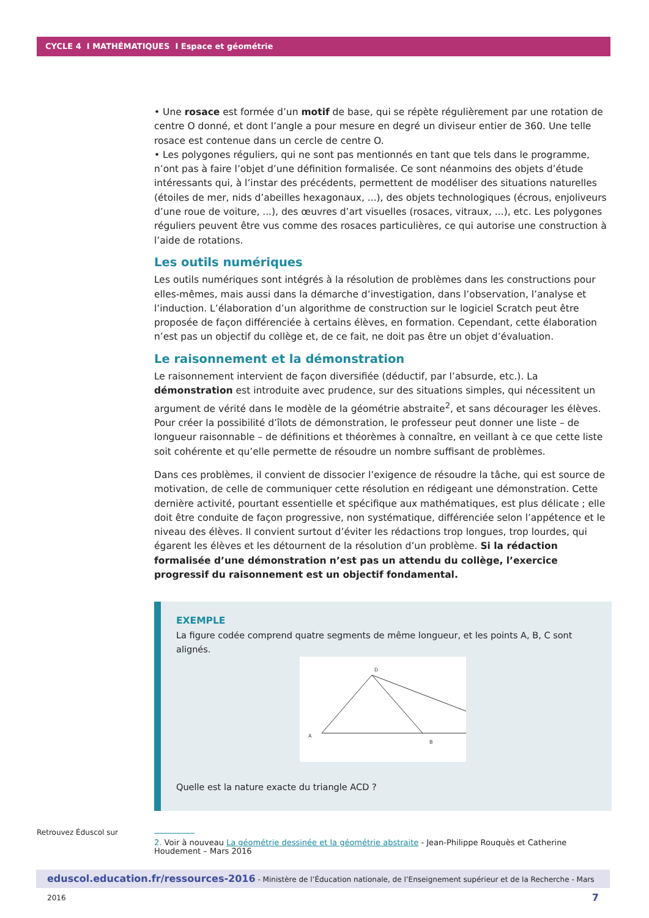CYCLE 4 I MATHÉMATIQUES I Espace et géométrie
• Une rosace est formée d’un motif de base, qui se répète régulièrement par une rotation de centre O donné, et dont l’angle a pour mesure en degré un diviseur entier de 360. Une telle rosace est contenue dans un cercle de centre O.
• Les polygones réguliers, qui ne sont pas mentionnés en tant que tels dans le programme, n’ont pas à faire l’objet d’une définition formalisée. Ce sont néanmoins des objets d’étude intéressants qui, à l’instar des précédents, permettent de modéliser des situations naturelles (étoiles de mer, nids d’abeilles hexagonaux, ...), des objets technologiques (écrous, enjoliveurs d’une roue de voiture, ...), des œuvres d’art visuelles (rosaces, vitraux, ...), etc. Les polygones réguliers peuvent être vus comme des rosaces particulières, ce qui autorise une construction à l’aide de rotations.
Les outils numériques
Les outils numériques sont intégrés à la résolution de problèmes dans les constructions pour elles-mêmes, mais aussi dans la démarche d’investigation, dans l’observation, l’analyse et l’induction. L’élaboration d’un algorithme de construction sur le logiciel Scratch peut être proposée de façon différenciée à certains élèves, en formation. Cependant, cette élaboration n’est pas un objectif du collège et, de ce fait, ne doit pas être un objet d’évaluation.
Le raisonnement et la démonstration
Le raisonnement intervient de façon diversifiée (déductif, par l’absurde, etc.). La démonstration est introduite avec prudence, sur des situations simples, qui nécessitent un argument de vérité dans le modèle de la géométrie abstraite<sup>2</sup>, et sans décourager les élèves. Pour créer la possibilité d’îlots de démonstration, le professeur peut donner une liste – de longueur raisonnable – de définitions et théorèmes à connaître, en veillant à ce que cette liste soit cohérente et qu’elle permette de résoudre un nombre suffisant de problèmes.
Dans ces problèmes, il convient de dissocier l’exigence de résoudre la tâche, qui est source de motivation, de celle de communiquer cette résolution en rédigeant une démonstration. Cette dernière activité, pourtant essentielle et spécifique aux mathématiques, est plus délicate ; elle doit être conduite de façon progressive, non systématique, différenciée selon l’appétence et le niveau des élèves. Il convient surtout d’éviter les rédactions trop longues, trop lourdes, qui égarent les élèves et les détournent de la résolution d’un problème. Si la rédaction formalisée d’une démonstration n’est pas un attendu du collège, l’exercice progressif du raisonnement est un objectif fondamental.
EXEMPLE
La figure codée comprend quatre segments de même longueur, et les points A, B, C sont alignés.
A
D
B
Quelle est la nature exacte du triangle ACD ?
2. Voir à nouveau La géométrie dessinée et la géométrie abstraite - Jean-Philippe Rouquès et Catherine Houdement – Mars 2016
Retrouvez Éduscol sur
eduscol.education.fr/ressources-2016 - Ministère de l’Éducation nationale, de l’Enseignement supérieur et de la Recherche - Mars 2016 7